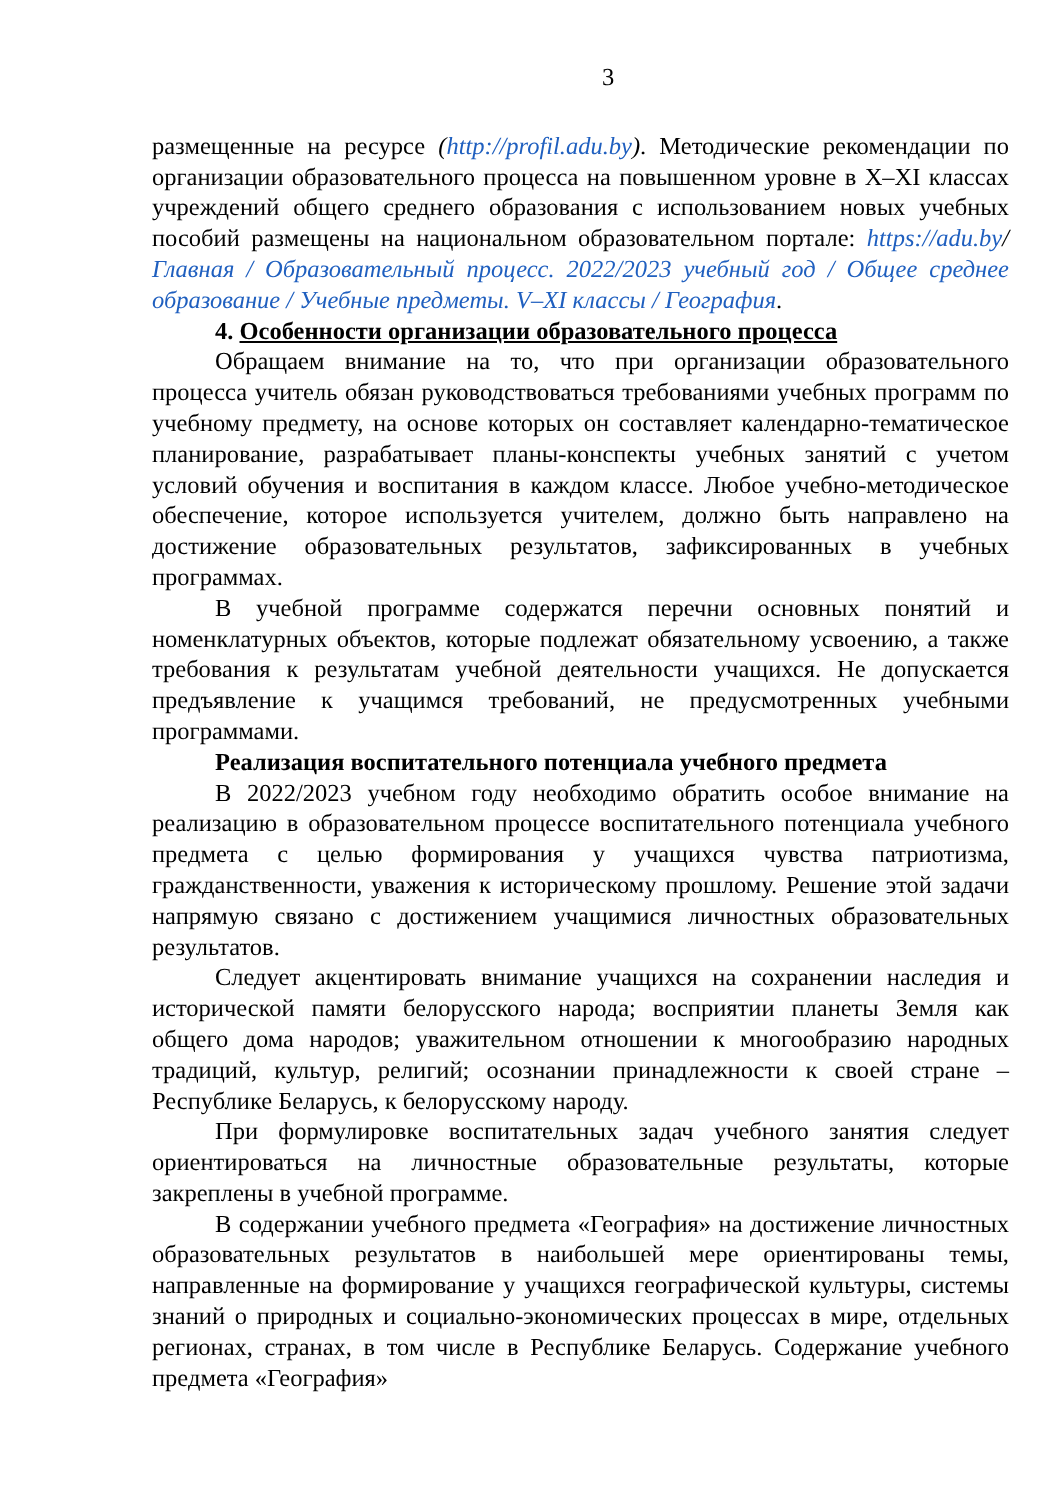3
размещенные на ресурсе (http://profil.adu.by). Методические рекомендации по организации образовательного процесса на повышенном уровне в X–XI классах учреждений общего среднего образования с использованием новых учебных пособий размещены на национальном образовательном портале: https://adu.by/ Главная / Образовательный процесс. 2022/2023 учебный год / Общее среднее образование / Учебные предметы. V–XI классы / География.
4. Особенности организации образовательного процесса
Обращаем внимание на то, что при организации образовательного процесса учитель обязан руководствоваться требованиями учебных программ по учебному предмету, на основе которых он составляет календарно-тематическое планирование, разрабатывает планы-конспекты учебных занятий с учетом условий обучения и воспитания в каждом классе. Любое учебно-методическое обеспечение, которое используется учителем, должно быть направлено на достижение образовательных результатов, зафиксированных в учебных программах.
В учебной программе содержатся перечни основных понятий и номенклатурных объектов, которые подлежат обязательному усвоению, а также требования к результатам учебной деятельности учащихся. Не допускается предъявление к учащимся требований, не предусмотренных учебными программами.
Реализация воспитательного потенциала учебного предмета
В 2022/2023 учебном году необходимо обратить особое внимание на реализацию в образовательном процессе воспитательного потенциала учебного предмета с целью формирования у учащихся чувства патриотизма, гражданственности, уважения к историческому прошлому. Решение этой задачи напрямую связано с достижением учащимися личностных образовательных результатов.
Следует акцентировать внимание учащихся на сохранении наследия и исторической памяти белорусского народа; восприятии планеты Земля как общего дома народов; уважительном отношении к многообразию народных традиций, культур, религий; осознании принадлежности к своей стране – Республике Беларусь, к белорусскому народу.
При формулировке воспитательных задач учебного занятия следует ориентироваться на личностные образовательные результаты, которые закреплены в учебной программе.
В содержании учебного предмета «География» на достижение личностных образовательных результатов в наибольшей мере ориентированы темы, направленные на формирование у учащихся географической культуры, системы знаний о природных и социально-экономических процессах в мире, отдельных регионах, странах, в том числе в Республике Беларусь. Содержание учебного предмета «География»